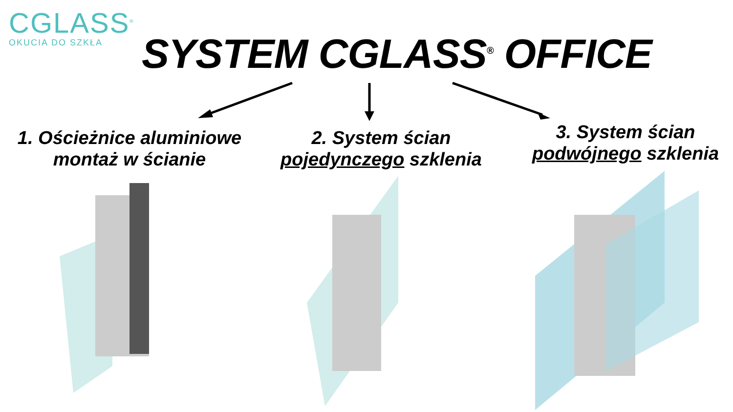CGLASS<sup>®</sup>
OKUCIA DO SZKŁA
SYSTEM CGLASS<sup>®</sup> OFFICE
1. Ościeżnice aluminiowe
montaż w ścianie
2. System ścian
pojedynczego szklenia
3. System ścian
podwójnego szklenia